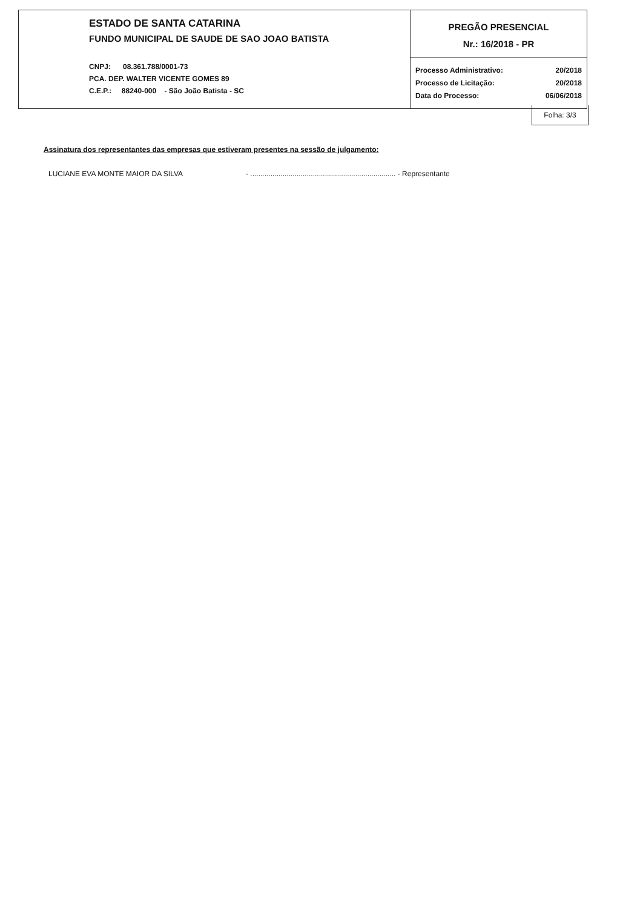| ESTADO DE SANTA CATARINA FUNDO MUNICIPAL DE SAUDE DE SAO JOAO BATISTA CNPJ: 08.361.788/0001-73 PCA. DEP. WALTER VICENTE GOMES 89 C.E.P.: 88240-000 - São João Batista - SC | PREGÃO PRESENCIAL Nr.: 16/2018 - PR |
| | Processo Administrativo: 20/2018 Processo de Licitação: 20/2018 Data do Processo: 06/06/2018 |
Folha: 3/3
Assinatura dos representantes das empresas que estiveram presentes na sessão de julgamento:
LUCIANE EVA MONTE MAIOR DA SILVA - ........................................................................ - Representante